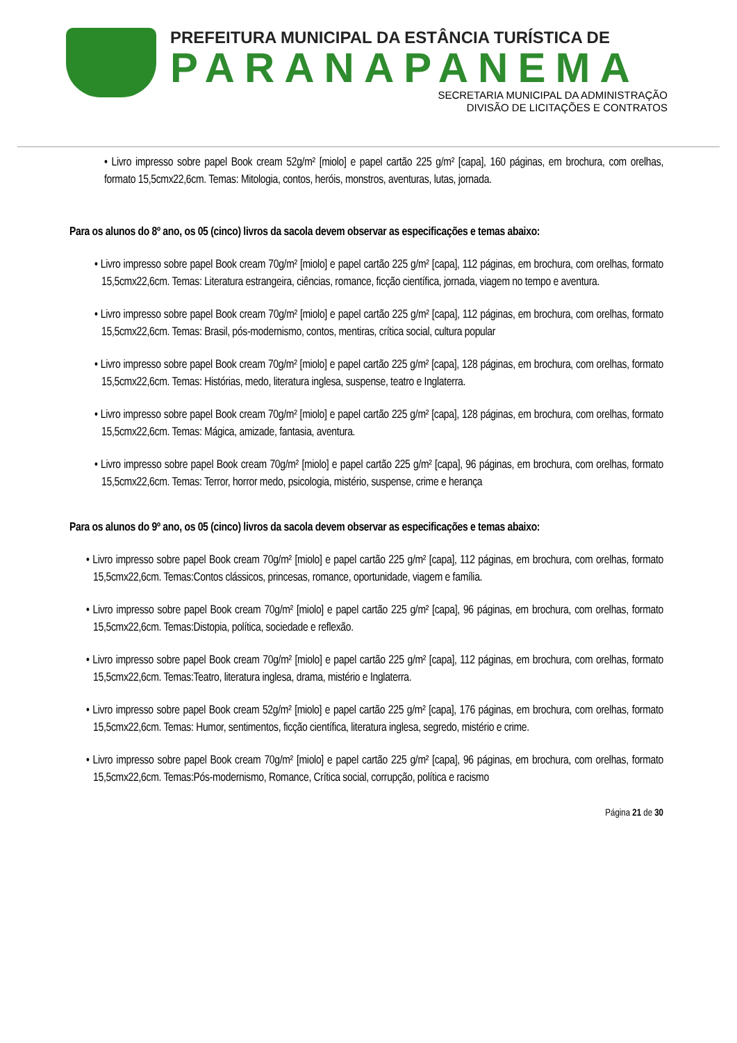PREFEITURA MUNICIPAL DA ESTÂNCIA TURÍSTICA DE
PARANAPANEMA
SECRETARIA MUNICIPAL DA ADMINISTRAÇÃO
DIVISÃO DE LICITAÇÕES E CONTRATOS
• Livro impresso sobre papel Book cream 52g/m² [miolo] e papel cartão 225 g/m² [capa], 160 páginas, em brochura, com orelhas, formato 15,5cmx22,6cm. Temas: Mitologia, contos, heróis, monstros, aventuras, lutas, jornada.
Para os alunos do 8º ano, os 05 (cinco) livros da sacola devem observar as especificações e temas abaixo:
• Livro impresso sobre papel Book cream 70g/m² [miolo] e papel cartão 225 g/m² [capa], 112 páginas, em brochura, com orelhas, formato 15,5cmx22,6cm. Temas: Literatura estrangeira, ciências, romance, ficção científica, jornada, viagem no tempo e aventura.
• Livro impresso sobre papel Book cream 70g/m² [miolo] e papel cartão 225 g/m² [capa], 112 páginas, em brochura, com orelhas, formato 15,5cmx22,6cm. Temas: Brasil, pós-modernismo, contos, mentiras, crítica social, cultura popular
• Livro impresso sobre papel Book cream 70g/m² [miolo] e papel cartão 225 g/m² [capa], 128 páginas, em brochura, com orelhas, formato 15,5cmx22,6cm. Temas: Histórias, medo, literatura inglesa, suspense, teatro e Inglaterra.
• Livro impresso sobre papel Book cream 70g/m² [miolo] e papel cartão 225 g/m² [capa], 128 páginas, em brochura, com orelhas, formato 15,5cmx22,6cm. Temas: Mágica, amizade, fantasia, aventura.
• Livro impresso sobre papel Book cream 70g/m² [miolo] e papel cartão 225 g/m² [capa], 96 páginas, em brochura, com orelhas, formato 15,5cmx22,6cm. Temas: Terror, horror medo, psicologia, mistério, suspense, crime e herança
Para os alunos do 9º ano, os 05 (cinco) livros da sacola devem observar as especificações e temas abaixo:
• Livro impresso sobre papel Book cream 70g/m² [miolo] e papel cartão 225 g/m² [capa], 112 páginas, em brochura, com orelhas, formato 15,5cmx22,6cm. Temas:Contos clássicos, princesas, romance, oportunidade, viagem e família.
• Livro impresso sobre papel Book cream 70g/m² [miolo] e papel cartão 225 g/m² [capa], 96 páginas, em brochura, com orelhas, formato 15,5cmx22,6cm. Temas:Distopia, política, sociedade e reflexão.
• Livro impresso sobre papel Book cream 70g/m² [miolo] e papel cartão 225 g/m² [capa], 112 páginas, em brochura, com orelhas, formato 15,5cmx22,6cm. Temas:Teatro, literatura inglesa, drama, mistério e Inglaterra.
• Livro impresso sobre papel Book cream 52g/m² [miolo] e papel cartão 225 g/m² [capa], 176 páginas, em brochura, com orelhas, formato 15,5cmx22,6cm. Temas: Humor, sentimentos, ficção científica, literatura inglesa, segredo, mistério e crime.
• Livro impresso sobre papel Book cream 70g/m² [miolo] e papel cartão 225 g/m² [capa], 96 páginas, em brochura, com orelhas, formato 15,5cmx22,6cm. Temas:Pós-modernismo, Romance, Crítica social, corrupção, política e racismo
Página 21 de 30